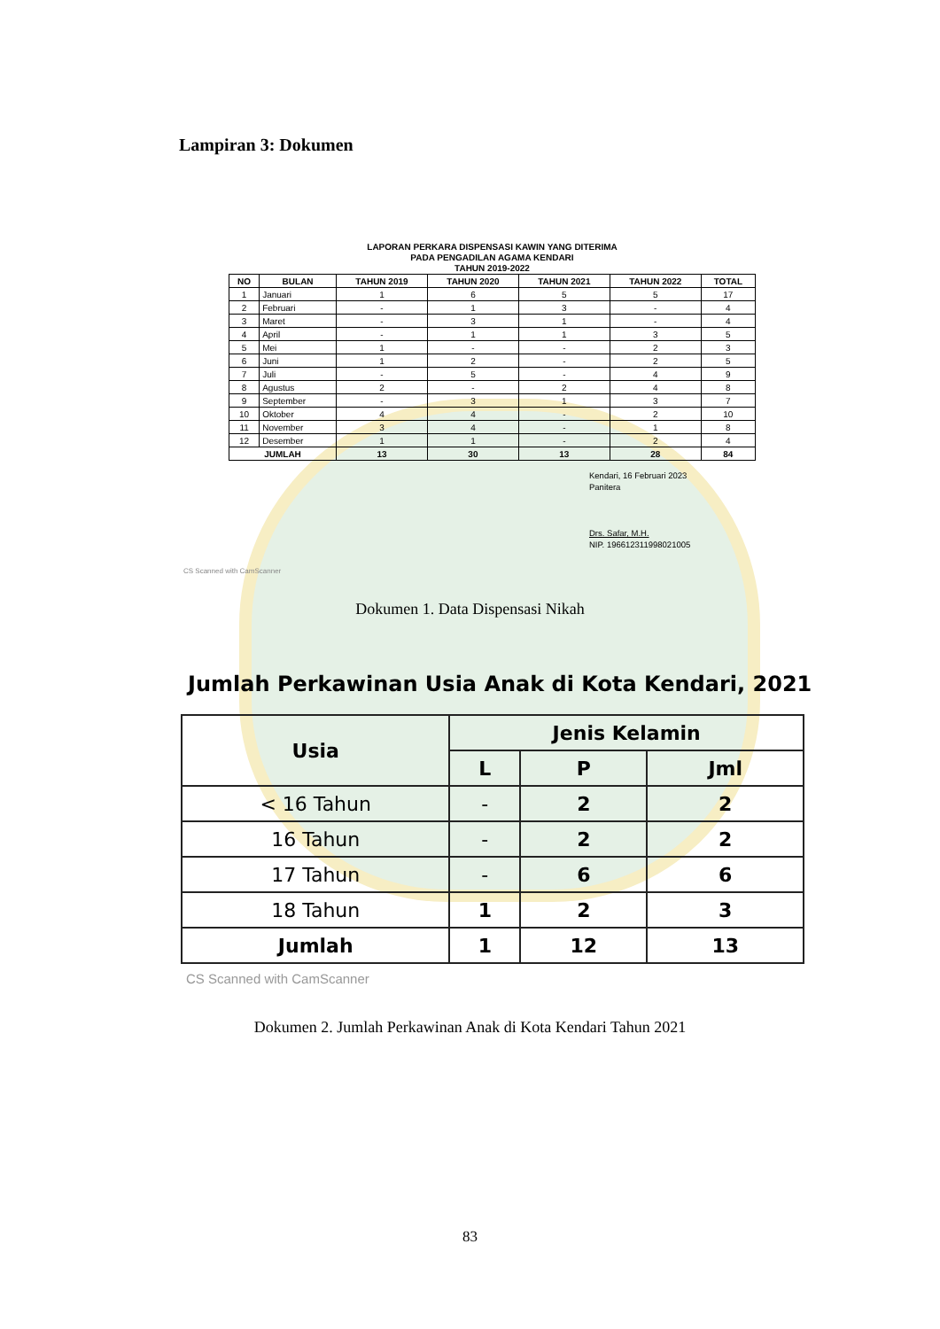Lampiran 3: Dokumen
LAPORAN PERKARA DISPENSASI KAWIN YANG DITERIMA
PADA PENGADILAN AGAMA KENDARI
TAHUN 2019-2022
| NO | BULAN | TAHUN 2019 | TAHUN 2020 | TAHUN 2021 | TAHUN 2022 | TOTAL |
| --- | --- | --- | --- | --- | --- | --- |
| 1 | Januari | 1 | 6 | 5 | 5 | 17 |
| 2 | Februari | - | 1 | 3 | - | 4 |
| 3 | Maret | - | 3 | 1 | - | 4 |
| 4 | April | - | 1 | 1 | 3 | 5 |
| 5 | Mei | 1 | - | - | 2 | 3 |
| 6 | Juni | 1 | 2 | - | 2 | 5 |
| 7 | Juli | - | 5 | - | 4 | 9 |
| 8 | Agustus | 2 | - | 2 | 4 | 8 |
| 9 | September | - | 3 | 1 | 3 | 7 |
| 10 | Oktober | 4 | 4 | - | 2 | 10 |
| 11 | November | 3 | 4 | - | 1 | 8 |
| 12 | Desember | 1 | 1 | - | 2 | 4 |
| JUMLAH | | 13 | 30 | 13 | 28 | 84 |
Kendari, 16 Februari 2023
Panitera
Drs. Safar, M.H.
NIP. 196612311998021005
CS Scanned with CamScanner
Dokumen 1. Data Dispensasi Nikah
Jumlah Perkawinan Usia Anak di Kota Kendari, 2021
| Usia | Jenis Kelamin | | |
| --- | --- | --- | --- |
| | L | P | Jml |
| < 16 Tahun | - | 2 | 2 |
| 16 Tahun | - | 2 | 2 |
| 17 Tahun | - | 6 | 6 |
| 18 Tahun | 1 | 2 | 3 |
| Jumlah | 1 | 12 | 13 |
CS Scanned with CamScanner
Dokumen 2. Jumlah Perkawinan Anak di Kota Kendari Tahun 2021
83